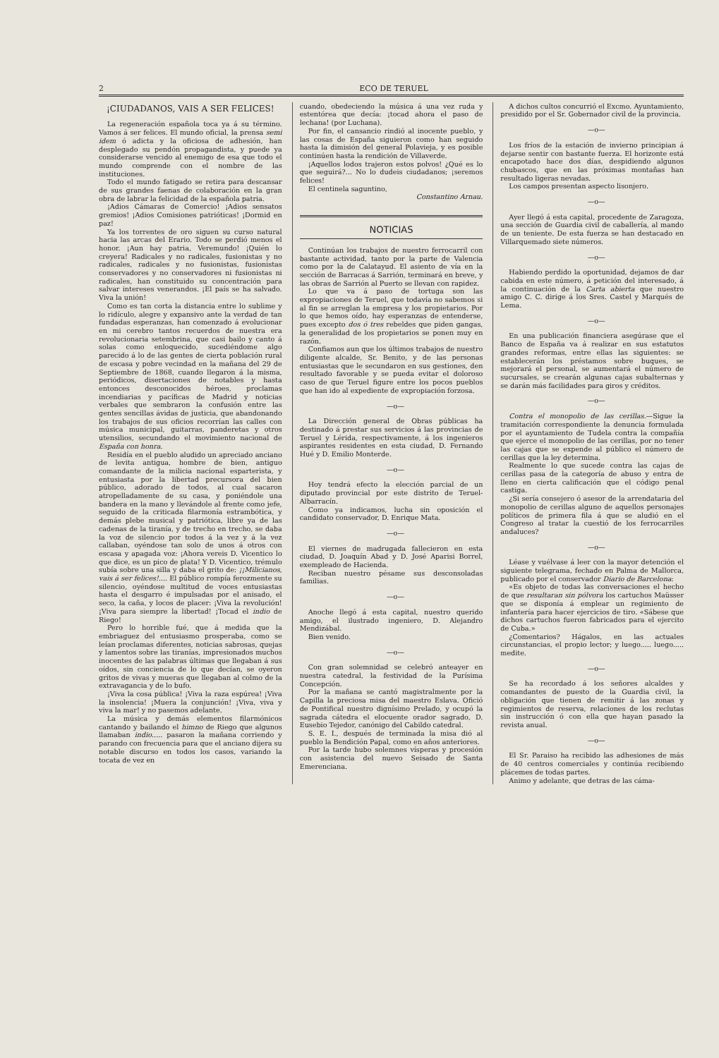2 ECO DE TERUEL
¡CIUDADANOS, VAIS A SER FELICES!
La regeneración española toca ya á su término. Vamos á ser felices. El mundo oficial, la prensa semi idem ó adicta y la oficiosa de adhesión, han desplegado su pendón propagandista, y puede ya considerarse vencido al enemigo de esa que todo el mundo comprende con el nombre de las instituciones.
Todo el mundo fatigado se retira para descansar de sus grandes faenas de colaboración en la gran obra de labrar la felicidad de la española patria.
¡Adios Cámaras de Comercio! ¡Adios sensatos gremios! ¡Adios Comisiones patrióticas! ¡Dormid en paz!
Ya los torrentes de oro siguen su curso natural hacia las arcas del Erario. Todo se perdió menos el honor. ¡Aun hay patria, Veremundo! ¡Quién lo creyera! Radicales y no radicales, fusionistas y no radicales, radicales y no fusionistas, fusionistas conservadores y no conservadores ni fusionistas ni radicales, han constituido su concentración para salvar intereses venerandos. ¡El país se ha salvado. Viva la unión!
Como es tan corta la distancia entre lo sublime y lo ridículo, alegre y expansivo ante la verdad de tan fundadas esperanzas, han comenzado á evolucionar en mi cerebro tantos recuerdos de nuestra era revolucionaria setembrina, que casi bailo y canto á solas como enloquecido, sucediéndome algo parecido á lo de las gentes de cierta población rural de escasa y pobre vecindad en la mañana del 29 de Septiembre de 1868, cuando llegaron á la misma, periódicos, disertaciones de notables y hasta entonces desconocidos héroes, proclamas incendiarias y pacíficas de Madrid y noticias verbales que sembraron la confusión entre las gentes sencillas ávidas de justicia, que abandonando los trabajos de sus oficios recorrían las calles con música municipal, guitarras, panderetas y otros utensilios, secundando el movimiento nacional de España con honra.
Residía en el pueblo aludido un apreciado anciano de levita antigua, hombre de bien, antiguo comandante de la milicia nacional esparterista, y entusiasta por la libertad precursora del bien público, adorado de todos, al cual sacaron atropelladamente de su casa, y poniéndole una bandera en la mano y llevándole al frente como jefe, seguido de la criticada filarmonía estrambótica, y demás plebe musical y patriótica, libre ya de las cadenas de la tiranía, y de trecho en trecho, se daba la voz de silencio por todos á la vez y á la vez callaban, oyéndose tan solo de unos á otros con escasa y apagada voz: ¡Ahora vereis D. Vicentico lo que dice, es un pico de plata! Y D. Vicentico, trémulo subía sobre una silla y daba el grito de: ¡¡Milicianos, vais á ser felices!.... El público rompía ferozmente su silencio, oyéndose multitud de voces entusiastas hasta el desgarro é impulsadas por el anisado, el seco, la caña, y locos de placer: ¡Viva la revolución! ¡Viva para siempre la libertad! ¡Tocad el indio de Riego!
Pero lo horrible fué, que á medida que la embriaguez del entusiasmo prosperaba, como se leían proclamas diferentes, noticias sabrosas, quejas y lamentos sobre las tiranías, impresionados muchos inocentes de las palabras últimas que llegaban á sus oídos, sin conciencia de lo que decían, se oyeron gritos de vivas y mueras que llegaban al colmo de la extravagancia y de lo bufo.
¡Viva la cosa pública! ¡Viva la raza espúrea! ¡Viva la insolencia! ¡Muera la conjunción! ¡Viva, viva y viva la mar! y no pasemos adelante.
La música y demás elementos filarmónicos cantando y bailando el himno de Riego que algunos llamaban indio..... pasaron la mañana corriendo y parando con frecuencia para que el anciano dijera su notable discurso en todos los casos, variando la tocata de vez en
cuando, obedeciendo la música á una vez ruda y estentórea que decía: ¡tocad ahora el paso de lechana! (por Luchana).
Por fin, el cansancio rindió al inocente pueblo, y las cosas de España siguieron como han seguido hasta la dimisión del general Polavieja, y es posible continúen hasta la rendición de Villaverde.
¡Aquellos lodos trajeron estos polvos! ¿Qué es lo que seguirá?... No lo dudeis ciudadanos; ¡seremos felices!
El centinela saguntino,
Constantino Arnau.
NOTICIAS
Continúan los trabajos de nuestro ferrocarril con bastante actividad, tanto por la parte de Valencia como por la de Calatayud. El asiento de vía en la sección de Barracas á Sarrión, terminará en breve, y las obras de Sarrión al Puerto se llevan con rapidez.
Lo que va á paso de tortuga son las expropiaciones de Teruel, que todavía no sabemos si al fin se arreglan la empresa y los propietarios. Por lo que hemos oído, hay esperanzas de entenderse, pues excepto dos ó tres rebeldes que piden gangas, la generalidad de los propietarios se ponen muy en razón.
Confiamos aun que los últimos trabajos de nuestro diligente alcalde, Sr. Benito, y de las personas entusiastas que le secundaron en sus gestiones, den resultado favorable y se pueda evitar el doloroso caso de que Teruel figure entre los pocos pueblos que han ido al expediente de expropiación forzosa.
—o—
La Dirección general de Obras públicas ha destinado á prestar sus servicios á las provincias de Teruel y Lérida, respectivamente, á los ingenieros aspirantes residentes en esta ciudad, D. Fernando Hué y D. Emilio Monterde.
—o—
Hoy tendrá efecto la elección parcial de un diputado provincial por este distrito de Teruel-Albarracín.
Como ya indicamos, lucha sin oposición el candidato conservador, D. Enrique Mata.
—o—
El viernes de madrugada fallecieron en esta ciudad, D. Joaquín Abad y D. José Aparisi Borrel, exempleado de Hacienda.
Reciban nuestro pésame sus desconsoladas familias.
—o—
Anoche llegó á esta capital, nuestro querido amigo, el ilustrado ingeniero, D. Alejandro Mendizábal.
Bien venido.
—o—
Con gran solemnidad se celebró anteayer en nuestra catedral, la festividad de la Purísima Concepción.
Por la mañana se cantó magistralmente por la Capilla la preciosa misa del maestro Eslava. Ofició de Pontifical nuestro dignísimo Prelado, y ocupó la sagrada cátedra el elocuente orador sagrado, D. Eusebio Tejedor, canónigo del Cabildo catedral.
S. E. I., después de terminada la misa dió al pueblo la Bendición Papal, como en años anteriores.
Por la tarde hubo solemnes vísperas y procesión con asistencia del nuevo Seisado de Santa Emerenciana.
A dichos cultos concurrió el Excmo. Ayuntamiento, presidido por el Sr. Gobernador civil de la provincia.
—o—
Los fríos de la estación de invierno principian á dejarse sentir con bastante fuerza. El horizonte está encapotado hace dos días, despidiendo algunos chubascos, que en las próximas montañas han resultado ligeras nevadas.
Los campos presentan aspecto lisonjero.
—o—
Ayer llegó á esta capital, procedente de Zaragoza, una sección de Guardia civil de caballería, al mando de un teniente. De esta fuerza se han destacado en Villarquemado siete números.
—o—
Habiendo perdido la oportunidad, dejamos de dar cabida en este número, á petición del interesado, á la continuación de la Carta abierta que nuestro amigo C. C. dirige á los Sres. Castel y Marqués de Lema.
—o—
En una publicación financiera asegúrase que el Banco de España va á realizar en sus estatutos grandes reformas, entre ellas las siguientes: se establecerán los préstamos sobre buques, se mejorará el personal, se aumentará el número de sucursales, se crearán algunas cajas subalternas y se darán más facilidades para giros y créditos.
—o—
Contra el monopolio de las cerillas.—Sigue la tramitación correspondiente la denuncia formulada por el ayuntamiento de Tudela contra la compañía que ejerce el monopolio de las cerillas, por no tener las cajas que se expende al público el número de cerillas que la ley determina.
Realmente lo que sucede contra las cajas de cerillas pasa de la categoría de abuso y entra de lleno en cierta calificación que el código penal castiga.
¿Si sería consejero ó asesor de la arrendataria del monopolio de cerillas alguno de aquellos personajes políticos de primera fila á que se aludió en el Congreso al tratar la cuestió de los ferrocarriles andaluces?
—o—
Léase y vuélvase á leer con la mayor detención el siguiente telegrama, fechado en Palma de Mallorca, publicado por el conservador Diario de Barcelona:
«Es objeto de todas las conversaciones el hecho de que resultaran sin pólvora los cartuchos Maüsser que se disponía á emplear un regimiento de infantería para hacer ejercicios de tiro. «Sábese que dichos cartuchos fueron fabricados para el ejercito de Cuba.»
¿Comentarios? Hágalos, en las actuales circunstancias, el propio lector; y luego..... luego..... medite.
—o—
Se ha recordado á los señores alcaldes y comandantes de puesto de la Guardia civil, la obligación que tienen de remitir á las zonas y regimientos de reserva, relaciones de los reclutas sin instrucción ó con ella que hayan pasado la revista anual.
—o—
El Sr. Paraiso ha recibido las adhesiones de más de 40 centros comerciales y continúa recibiendo plácemes de todas partes.
Animo y adelante, que detras de las cáma-